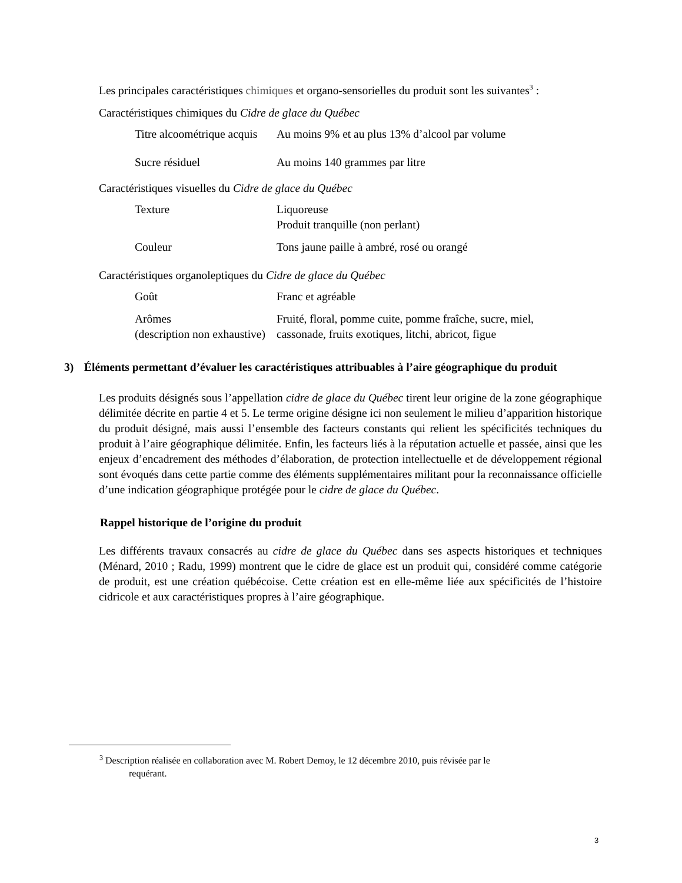Les principales caractéristiques chimiques et organo-sensorielles du produit sont les suivantes<sup>3</sup> :
Caractéristiques chimiques du Cidre de glace du Québec
| Titre alcoométrique acquis | Au moins 9% et au plus 13% d’alcool par volume |
| Sucre résiduel | Au moins 140 grammes par litre |
Caractéristiques visuelles du Cidre de glace du Québec
| Texture | Liquoreuse Produit tranquille (non perlant) |
| Couleur | Tons jaune paille à ambré, rosé ou orangé |
Caractéristiques organoleptiques du Cidre de glace du Québec
| Goût | Franc et agréable |
| Arômes (description non exhaustive) | Fruité, floral, pomme cuite, pomme fraîche, sucre, miel, cassonade, fruits exotiques, litchi, abricot, figue |
3) Éléments permettant d’évaluer les caractéristiques attribuables à l’aire géographique du produit
Les produits désignés sous l’appellation cidre de glace du Québec tirent leur origine de la zone géographique délimitée décrite en partie 4 et 5. Le terme origine désigne ici non seulement le milieu d’apparition historique du produit désigné, mais aussi l’ensemble des facteurs constants qui relient les spécificités techniques du produit à l’aire géographique délimitée. Enfin, les facteurs liés à la réputation actuelle et passée, ainsi que les enjeux d’encadrement des méthodes d’élaboration, de protection intellectuelle et de développement régional sont évoqués dans cette partie comme des éléments supplémentaires militant pour la reconnaissance officielle d’une indication géographique protégée pour le cidre de glace du Québec.
Rappel historique de l’origine du produit
Les différents travaux consacrés au cidre de glace du Québec dans ses aspects historiques et techniques (Ménard, 2010 ; Radu, 1999) montrent que le cidre de glace est un produit qui, considéré comme catégorie de produit, est une création québécoise. Cette création est en elle-même liée aux spécificités de l’histoire cidricole et aux caractéristiques propres à l’aire géographique.
<sup>3</sup> Description réalisée en collaboration avec M. Robert Demoy, le 12 décembre 2010, puis révisée par le
requérant.
3